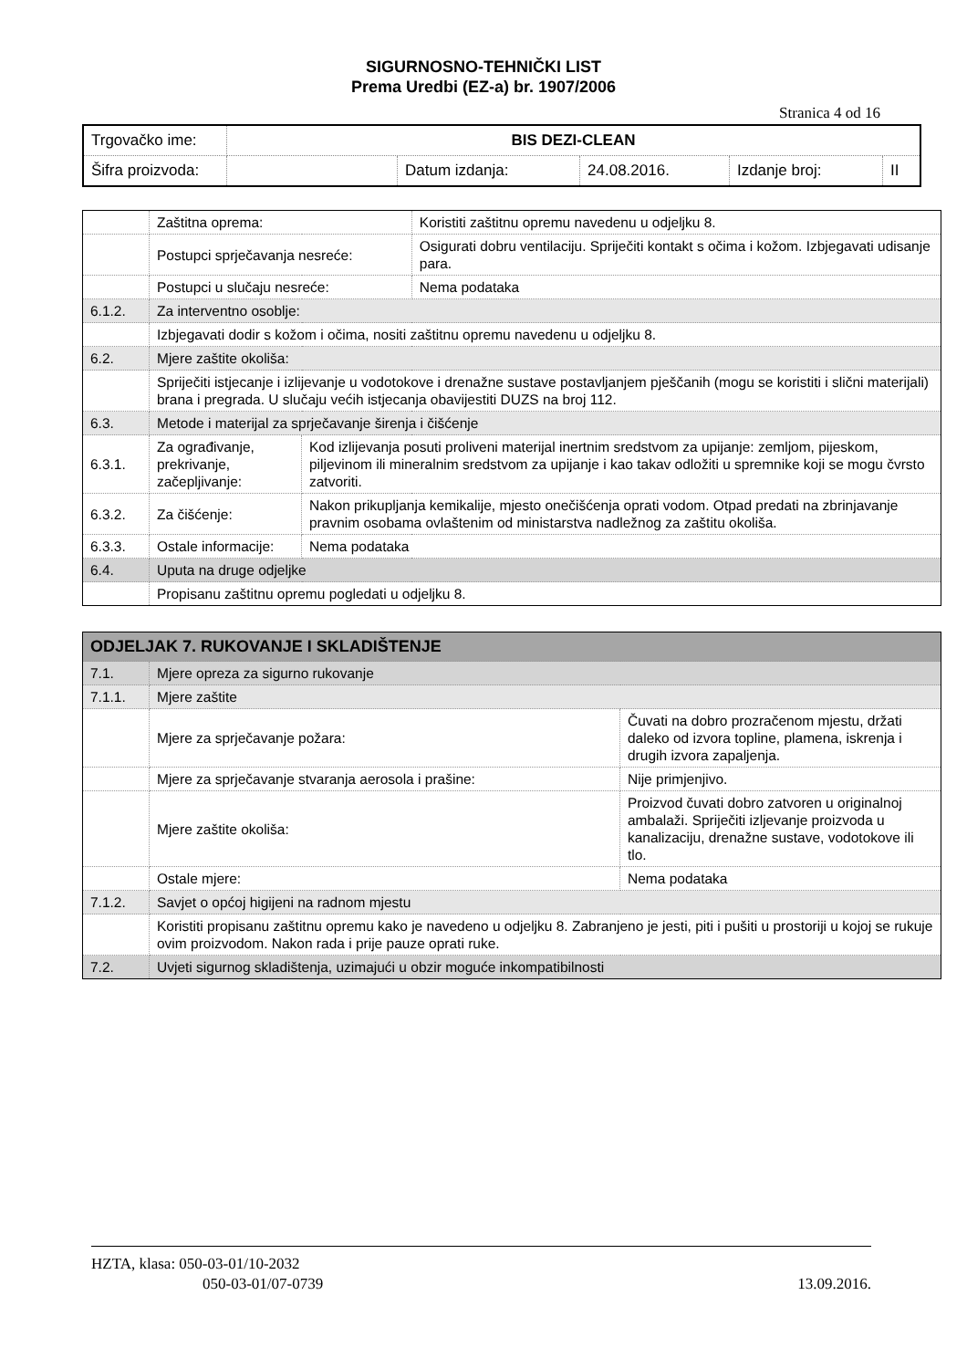SIGURNOSNO-TEHNIČKI LIST
Prema Uredbi (EZ-a) br. 1907/2006
Stranica 4 od 16
| Trgovačko ime: | BIS DEZI-CLEAN | | | | |
| Šifra proizvoda: | | Datum izdanja: | 24.08.2016. | Izdanje broj: | II |
| | Zaštitna oprema: | | Koristiti zaštitnu opremu navedenu u odjeljku 8. |
| | Postupci sprječavanja nesreće: | | Osigurati dobru ventilaciju. Spriječiti kontakt s očima i kožom. Izbjegavati udisanje para. |
| | Postupci u slučaju nesreće: | | Nema podataka |
| 6.1.2. | Za interventno osoblje: | | |
| | Izbjegavati dodir s kožom i očima, nositi zaštitnu opremu navedenu u odjeljku 8. | | |
| 6.2. | Mjere zaštite okoliša: | | |
| | Spriječiti istjecanje i izlijevanje u vodotokove i drenažne sustave postavljanjem pješčanih (mogu se koristiti i slični materijali) brana i pregrada. U slučaju većih istjecanja obavijestiti DUZS na broj 112. | | |
| 6.3. | Metode i materijal za sprječavanje širenja i čišćenje | | |
| 6.3.1. | Za ograđivanje, prekrivanje, začepljivanje: | Kod izlijevanja posuti proliveni materijal inertnim sredstvom za upijanje: zemljom, pijeskom, piljevinom ili mineralnim sredstvom za upijanje i kao takav odložiti u spremnike koji se mogu čvrsto zatvoriti. | |
| 6.3.2. | Za čišćenje: | Nakon prikupljanja kemikalije, mjesto onečišćenja oprati vodom. Otpad predati na zbrinjavanje pravnim osobama ovlaštenim od ministarstva nadležnog za zaštitu okoliša. | |
| 6.3.3. | Ostale informacije: | Nema podataka | |
| 6.4. | Uputa na druge odjeljke | | |
| | Propisanu zaštitnu opremu pogledati u odjeljku 8. | | |
| ODJELJAK 7. RUKOVANJE I SKLADIŠTENJE | | |
| 7.1. | Mjere opreza za sigurno rukovanje | |
| 7.1.1. | Mjere zaštite | |
| | Mjere za sprječavanje požara: | Čuvati na dobro prozračenom mjestu, držati daleko od izvora topline, plamena, iskrenja i drugih izvora zapaljenja. |
| | Mjere za sprječavanje stvaranja aerosola i prašine: | Nije primjenjivo. |
| | Mjere zaštite okoliša: | Proizvod čuvati dobro zatvoren u originalnoj ambalaži. Spriječiti izljevanje proizvoda u kanalizaciju, drenažne sustave, vodotokove ili tlo. |
| | Ostale mjere: | Nema podataka |
| 7.1.2. | Savjet o općoj higijeni na radnom mjestu | |
| | Koristiti propisanu zaštitnu opremu kako je navedeno u odjeljku 8. Zabranjeno je jesti, piti i pušiti u prostoriji u kojoj se rukuje ovim proizvodom. Nakon rada i prije pauze oprati ruke. | |
| 7.2. | Uvjeti sigurnog skladištenja, uzimajući u obzir moguće inkompatibilnosti | |
HZTA, klasa: 050-03-01/10-2032
050-03-01/07-0739 13.09.2016.